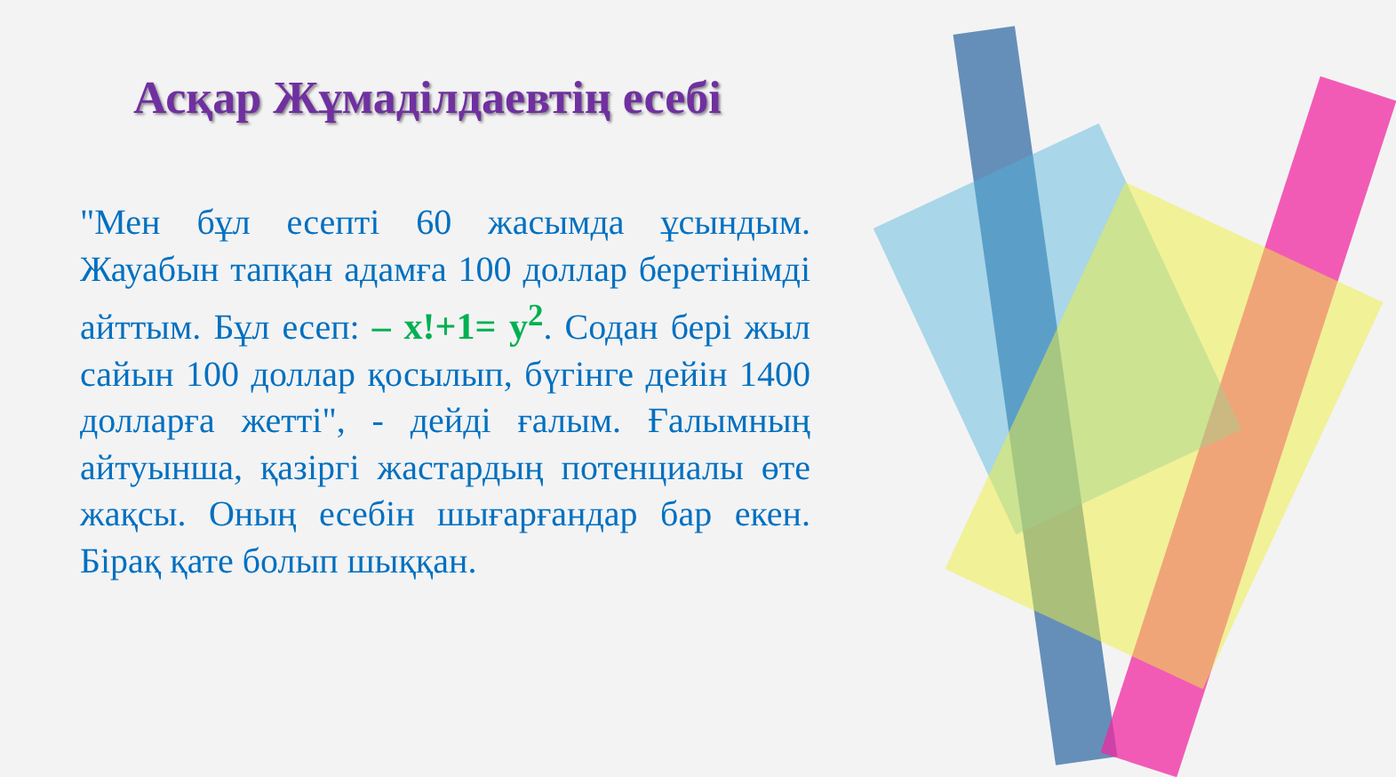Асқар Жұмаділдаевтің есебі
"Мен бұл есепті 60 жасымда ұсындым. Жауабын тапқан адамға 100 доллар беретінімді айттым. Бұл есеп: – x!+1= y<sup>2</sup>. Содан бері жыл сайын 100 доллар қосылып, бүгінге дейін 1400 долларға жетті", - дейді ғалым. Ғалымның айтуынша, қазіргі жастардың потенциалы өте жақсы. Оның есебін шығарғандар бар екен. Бірақ қате болып шыққан.